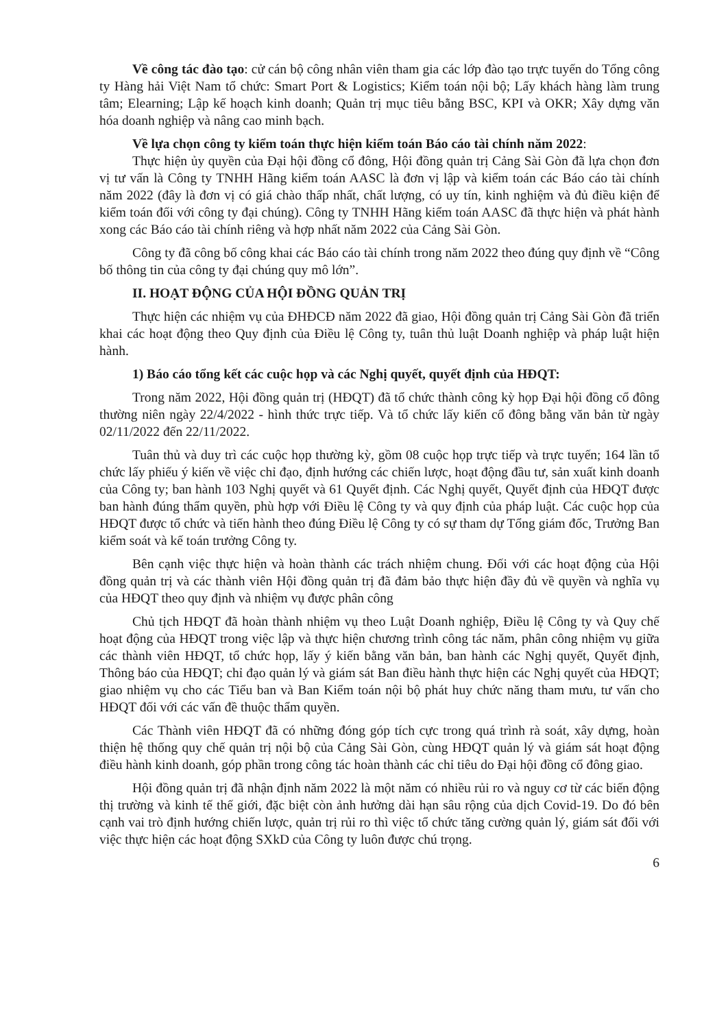Về công tác đào tạo: cử cán bộ công nhân viên tham gia các lớp đào tạo trực tuyến do Tổng công ty Hàng hải Việt Nam tổ chức: Smart Port & Logistics; Kiểm toán nội bộ; Lấy khách hàng làm trung tâm; Elearning; Lập kế hoạch kinh doanh; Quản trị mục tiêu bằng BSC, KPI và OKR; Xây dựng văn hóa doanh nghiệp và nâng cao minh bạch.
Về lựa chọn công ty kiểm toán thực hiện kiểm toán Báo cáo tài chính năm 2022:
Thực hiện ủy quyền của Đại hội đồng cổ đông, Hội đồng quản trị Cảng Sài Gòn đã lựa chọn đơn vị tư vấn là Công ty TNHH Hãng kiểm toán AASC là đơn vị lập và kiểm toán các Báo cáo tài chính năm 2022 (đây là đơn vị có giá chào thấp nhất, chất lượng, có uy tín, kinh nghiệm và đủ điều kiện để kiểm toán đối với công ty đại chúng). Công ty TNHH Hãng kiểm toán AASC đã thực hiện và phát hành xong các Báo cáo tài chính riêng và hợp nhất năm 2022 của Cảng Sài Gòn.
Công ty đã công bố công khai các Báo cáo tài chính trong năm 2022 theo đúng quy định về “Công bố thông tin của công ty đại chúng quy mô lớn”.
II. HOẠT ĐỘNG CỦA HỘI ĐỒNG QUẢN TRỊ
Thực hiện các nhiệm vụ của ĐHĐCĐ năm 2022 đã giao, Hội đồng quản trị Cảng Sài Gòn đã triển khai các hoạt động theo Quy định của Điều lệ Công ty, tuân thủ luật Doanh nghiệp và pháp luật hiện hành.
1) Báo cáo tổng kết các cuộc họp và các Nghị quyết, quyết định của HĐQT:
Trong năm 2022, Hội đồng quản trị (HĐQT) đã tổ chức thành công kỳ họp Đại hội đồng cổ đông thường niên ngày 22/4/2022 - hình thức trực tiếp. Và tổ chức lấy kiến cổ đông bằng văn bản từ ngày 02/11/2022 đến 22/11/2022.
Tuân thủ và duy trì các cuộc họp thường kỳ, gồm 08 cuộc họp trực tiếp và trực tuyến; 164 lần tổ chức lấy phiếu ý kiến về việc chỉ đạo, định hướng các chiến lược, hoạt động đầu tư, sản xuất kinh doanh của Công ty; ban hành 103 Nghị quyết và 61 Quyết định. Các Nghị quyết, Quyết định của HĐQT được ban hành đúng thẩm quyền, phù hợp với Điều lệ Công ty và quy định của pháp luật. Các cuộc họp của HĐQT được tổ chức và tiến hành theo đúng Điều lệ Công ty có sự tham dự Tổng giám đốc, Trưởng Ban kiểm soát và kế toán trưởng Công ty.
Bên cạnh việc thực hiện và hoàn thành các trách nhiệm chung. Đối với các hoạt động của Hội đồng quản trị và các thành viên Hội đồng quản trị đã đảm bảo thực hiện đầy đủ về quyền và nghĩa vụ của HĐQT theo quy định và nhiệm vụ được phân công
Chủ tịch HĐQT đã hoàn thành nhiệm vụ theo Luật Doanh nghiệp, Điều lệ Công ty và Quy chế hoạt động của HĐQT trong việc lập và thực hiện chương trình công tác năm, phân công nhiệm vụ giữa các thành viên HĐQT, tổ chức họp, lấy ý kiến bằng văn bản, ban hành các Nghị quyết, Quyết định, Thông báo của HĐQT; chỉ đạo quản lý và giám sát Ban điều hành thực hiện các Nghị quyết của HĐQT; giao nhiệm vụ cho các Tiểu ban và Ban Kiểm toán nội bộ phát huy chức năng tham mưu, tư vấn cho HĐQT đối với các vấn đề thuộc thẩm quyền.
Các Thành viên HĐQT đã có những đóng góp tích cực trong quá trình rà soát, xây dựng, hoàn thiện hệ thống quy chế quản trị nội bộ của Cảng Sài Gòn, cùng HĐQT quản lý và giám sát hoạt động điều hành kinh doanh, góp phần trong công tác hoàn thành các chỉ tiêu do Đại hội đồng cổ đông giao.
Hội đồng quản trị đã nhận định năm 2022 là một năm có nhiều rủi ro và nguy cơ từ các biến động thị trường và kinh tế thế giới, đặc biệt còn ảnh hưởng dài hạn sâu rộng của dịch Covid-19. Do đó bên cạnh vai trò định hướng chiến lược, quản trị rủi ro thì việc tổ chức tăng cường quản lý, giám sát đối với việc thực hiện các hoạt động SXkD của Công ty luôn được chú trọng.
6